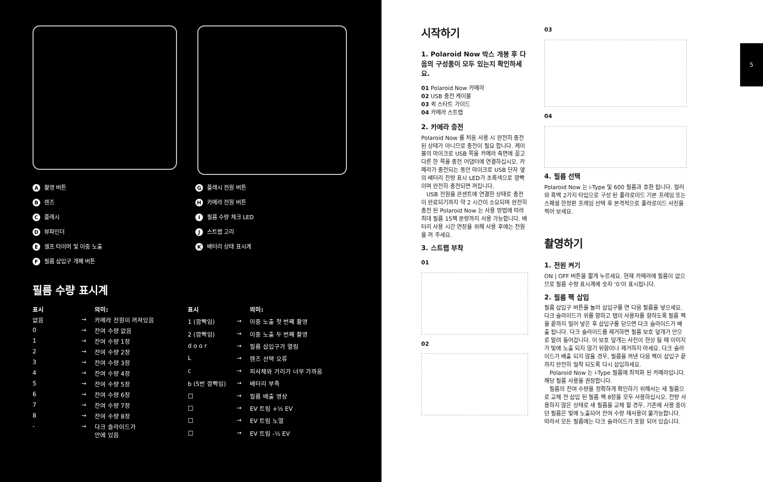A촬영 버튼
B렌즈
C플래시
D뷰파인더
E셀프 타이머 및 이중 노출
F필름 삽입구 개폐 버튼
G플래시 전원 버튼
H카메라 전원 버튼
I필름 수량 체크 LED
J스트랩 고리
K배터리 상태 표시계
필름 수량 표시계
| 표시 | | 의미: |
| --- | --- | --- |
| 없음 | → | 카메라 전원이 꺼져있음 |
| 0 | → | 잔여 수량 없음 |
| 1 | → | 잔여 수량 1장 |
| 2 | → | 잔여 수량 2장 |
| 3 | → | 잔여 수량 3장 |
| 4 | → | 잔여 수량 4장 |
| 5 | → | 잔여 수량 5장 |
| 6 | → | 잔여 수량 6장 |
| 7 | → | 잔여 수량 7장 |
| 8 | → | 잔여 수량 8장 |
| - | → | 다크 슬라이드가 안에 있음 |
| 표시 | | 의미: |
| --- | --- | --- |
| 1 (깜빡임) | → | 이중 노출 첫 번째 촬영 |
| 2 (깜빡임) | → | 이중 노출 두 번째 촬영 |
| d o o r | → | 필름 삽입구가 열림 |
| L | → | 렌즈 선택 오류 |
| c | → | 피사체와 거리가 너무 가까움 |
| b (5번 깜빡임) | → | 배터리 부족 |
| □ | → | 필름 배출 영상 |
| □ | → | EV 트림 +½ EV |
| □ | → | EV 트림 노멀 |
| □ | → | EV 트림 -½ EV |
시작하기
1. Polaroid Now 박스 개봉 후 다음의 구성품이 모두 있는지 확인하세요.
01 Polaroid Now 카메라
02 USB 충전 케이블
03 퀵 스타트 가이드
04 카메라 스트랩
2. 카메라 충전
Polaroid Now 를 처음 사용 시 완전히 충전된 상태가 아니므로 충전이 필요 합니다. 케이블의 마이크로 USB 쪽을 카메라 측면에 꼽고 다른 한 쪽을 충전 어댑터에 연결하십시오. 카메라가 충전되는 동안 마이크로 USB 단자 옆의 배터리 잔량 표시 LED가 초록색으로 깜빡이며 완전히 충전되면 꺼집니다.
USB 전원을 콘센트에 연결한 상태로 충전이 완료되기까지 약 2 시간이 소요되며 완전히 충전 된 Polaroid Now 는 사용 방법에 따라 최대 필름 15팩 분량까지 사용 가능합니다. 배터리 사용 시간 연장을 위해 사용 후에는 전원을 꺼 주세요.
3. 스트랩 부착
01
02
03
04
4. 필름 선택
Polaroid Now 는 i-Type 및 600 필름과 호환 됩니다. 컬러와 흑백 2가지 타입으로 구성 된 폴라로이드 기본 프레임 또는 스페셜 한정판 프레임 선택 후 본격적으로 폴라로이드 사진을 찍어 보세요.
촬영하기
1. 전원 켜기
ON | OFF 버튼을 짧게 누르세요. 현재 카메라에 필름이 없으므로 필름 수량 표시계에 숫자 ‘0’이 표시됩니다.
2. 필름 팩 삽입
필름 삽입구 버튼을 눌러 삽입구를 연 다음 필름을 넣으세요. 다크 슬라이드가 위를 향하고 탭이 사용자를 향하도록 필름 팩을 끝까지 밀어 넣은 후 삽입구를 닫으면 다크 슬라이드가 배출 됩니다. 다크 슬라이드를 제거하면 필름 보호 덮개가 안으로 말려 들어갑니다. 이 보호 덮개는 사진이 현상 될 때 이미지가 빛에 노출 되지 않기 위함이니 제거하지 마세요. 다크 슬라이드가 배출 되지 않을 경우, 필름을 꺼낸 다음 팩이 삽입구 끝까지 완전히 밀착 되도록 다시 삽입하세요.
Polaroid Now 는 i-Type 필름에 최적화 된 카메라입니다. 해당 필름 사용을 권장합니다.
필름의 잔여 수량을 정확하게 확인하기 위해서는 새 필름으로 교체 전 삽입 된 필름 팩 8장을 모두 사용하십시오. 전량 사용하지 않은 상태로 새 필름을 교체 할 경우, 기존에 사용 중이던 필름은 빛에 노출되어 잔여 수량 재사용이 불가능합니다. 따라서 모든 필름에는 다크 슬라이드가 포함 되어 있습니다.
5